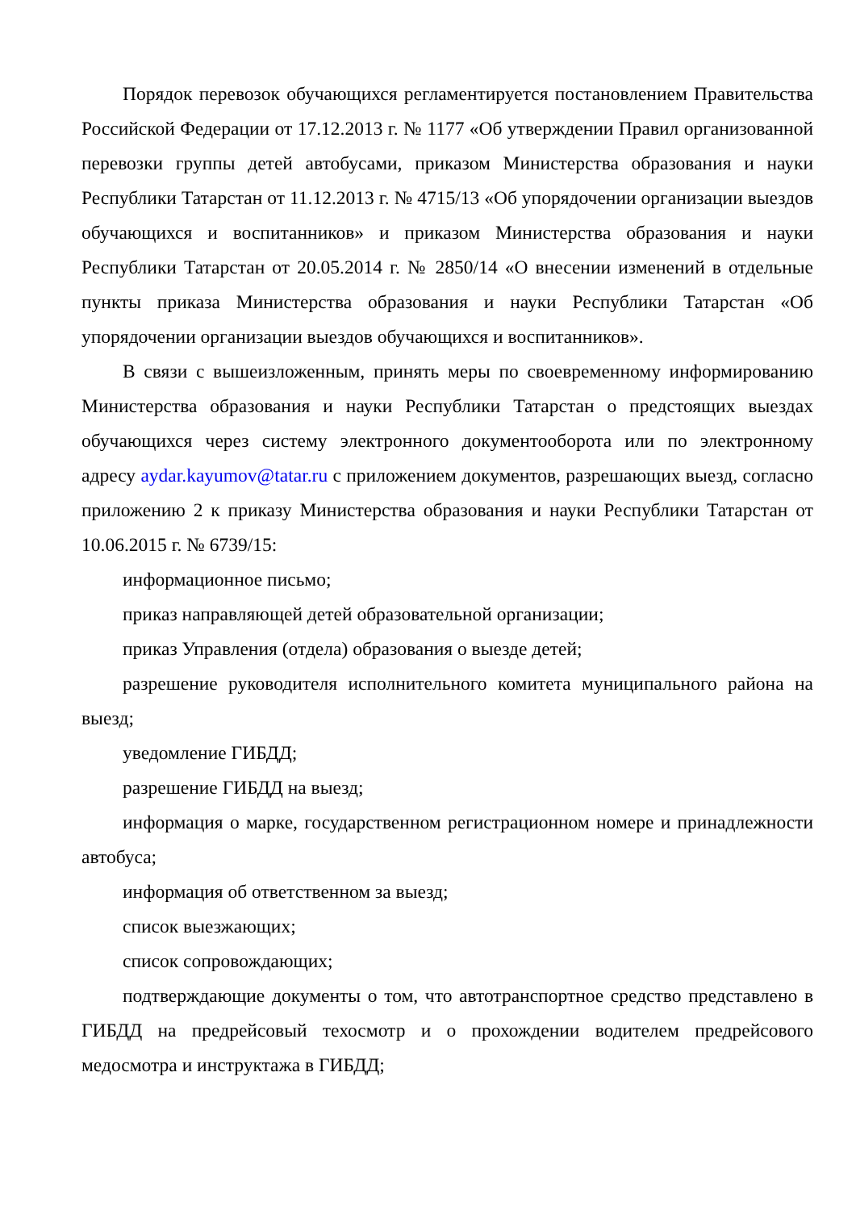Порядок перевозок обучающихся регламентируется постановлением Правительства Российской Федерации от 17.12.2013 г. № 1177 «Об утверждении Правил организованной перевозки группы детей автобусами, приказом Министерства образования и науки Республики Татарстан от 11.12.2013 г. № 4715/13 «Об упорядочении организации выездов обучающихся и воспитанников» и приказом Министерства образования и науки Республики Татарстан от 20.05.2014 г. № 2850/14 «О внесении изменений в отдельные пункты приказа Министерства образования и науки Республики Татарстан «Об упорядочении организации выездов обучающихся и воспитанников».
В связи с вышеизложенным, принять меры по своевременному информированию Министерства образования и науки Республики Татарстан о предстоящих выездах обучающихся через систему электронного документооборота или по электронному адресу aydar.kayumov@tatar.ru с приложением документов, разрешающих выезд, согласно приложению 2 к приказу Министерства образования и науки Республики Татарстан от 10.06.2015 г. № 6739/15:
информационное письмо;
приказ направляющей детей образовательной организации;
приказ Управления (отдела) образования о выезде детей;
разрешение руководителя исполнительного комитета муниципального района на выезд;
уведомление ГИБДД;
разрешение ГИБДД на выезд;
информация о марке, государственном регистрационном номере и принадлежности автобуса;
информация об ответственном за выезд;
список выезжающих;
список сопровождающих;
подтверждающие документы о том, что автотранспортное средство представлено в ГИБДД на предрейсовый техосмотр и о прохождении водителем предрейсового медосмотра и инструктажа в ГИБДД;